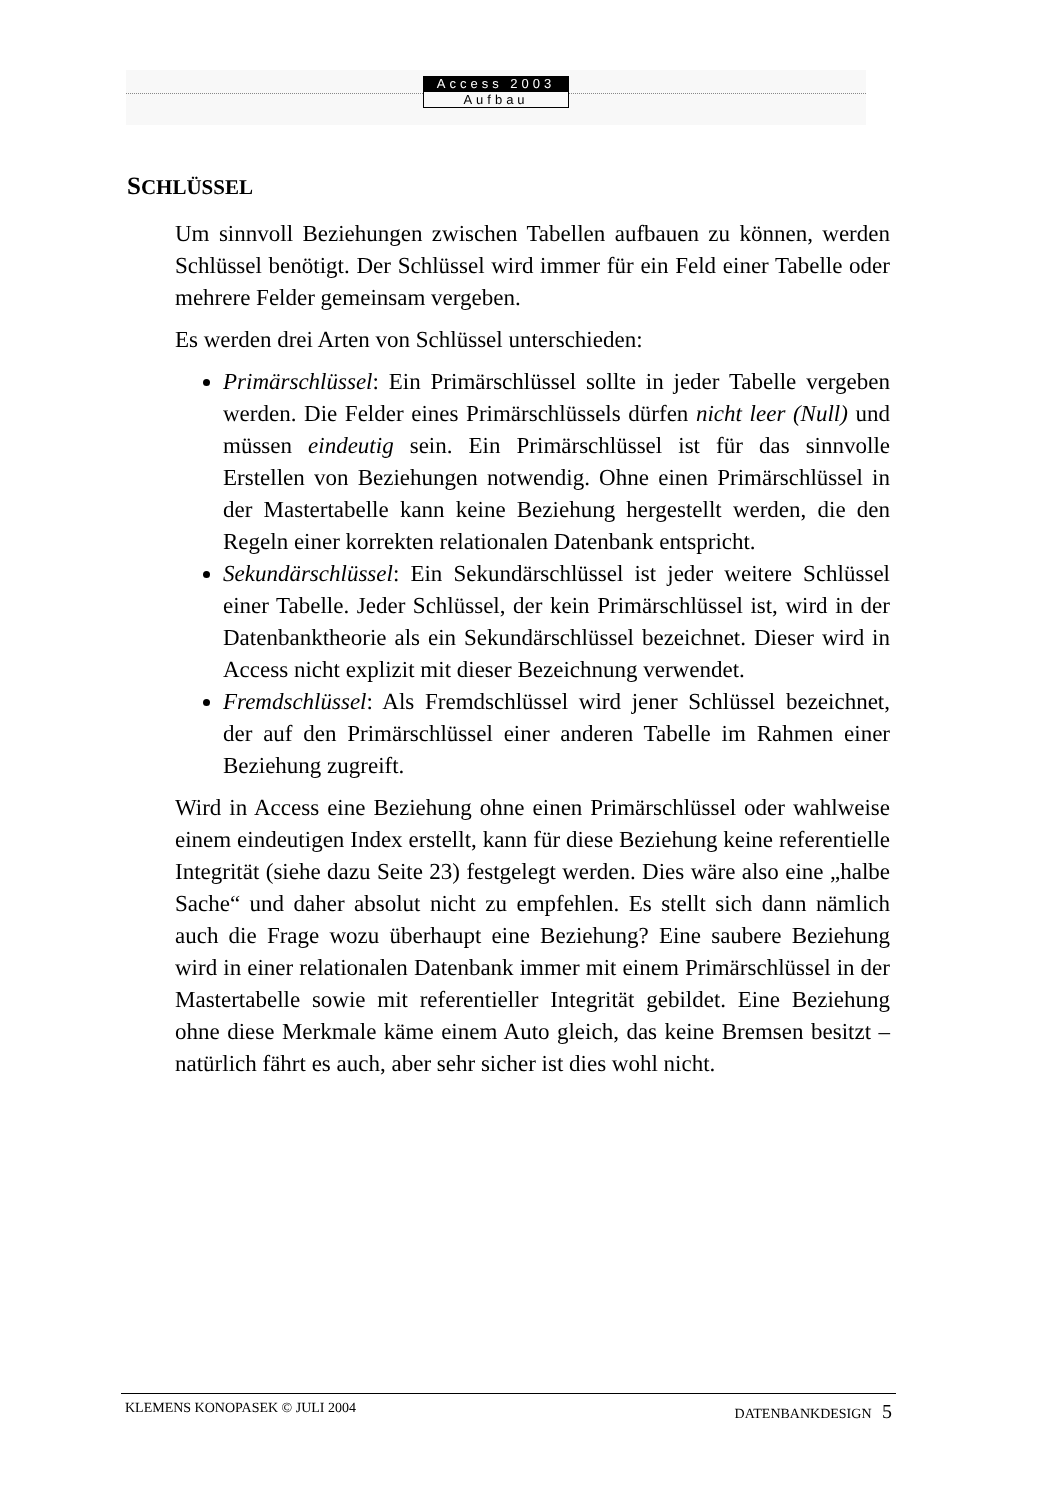Access 2003
Aufbau
SCHLÜSSEL
Um sinnvoll Beziehungen zwischen Tabellen aufbauen zu können, werden Schlüssel benötigt. Der Schlüssel wird immer für ein Feld einer Tabelle oder mehrere Felder gemeinsam vergeben.
Es werden drei Arten von Schlüssel unterschieden:
Primärschlüssel: Ein Primärschlüssel sollte in jeder Tabelle vergeben werden. Die Felder eines Primärschlüssels dürfen nicht leer (Null) und müssen eindeutig sein. Ein Primärschlüssel ist für das sinnvolle Erstellen von Beziehungen notwendig. Ohne einen Primärschlüssel in der Mastertabelle kann keine Beziehung hergestellt werden, die den Regeln einer korrekten relationalen Datenbank entspricht.
Sekundärschlüssel: Ein Sekundärschlüssel ist jeder weitere Schlüssel einer Tabelle. Jeder Schlüssel, der kein Primärschlüssel ist, wird in der Datenbanktheorie als ein Sekundärschlüssel bezeichnet. Dieser wird in Access nicht explizit mit dieser Bezeichnung verwendet.
Fremdschlüssel: Als Fremdschlüssel wird jener Schlüssel bezeichnet, der auf den Primärschlüssel einer anderen Tabelle im Rahmen einer Beziehung zugreift.
Wird in Access eine Beziehung ohne einen Primärschlüssel oder wahlweise einem eindeutigen Index erstellt, kann für diese Beziehung keine referentielle Integrität (siehe dazu Seite 23) festgelegt werden. Dies wäre also eine „halbe Sache“ und daher absolut nicht zu empfehlen. Es stellt sich dann nämlich auch die Frage wozu überhaupt eine Beziehung? Eine saubere Beziehung wird in einer relationalen Datenbank immer mit einem Primärschlüssel in der Mastertabelle sowie mit referentieller Integrität gebildet. Eine Beziehung ohne diese Merkmale käme einem Auto gleich, das keine Bremsen besitzt – natürlich fährt es auch, aber sehr sicher ist dies wohl nicht.
KLEMENS KONOPASEK © JULI 2004 DATENBANKDESIGN 5